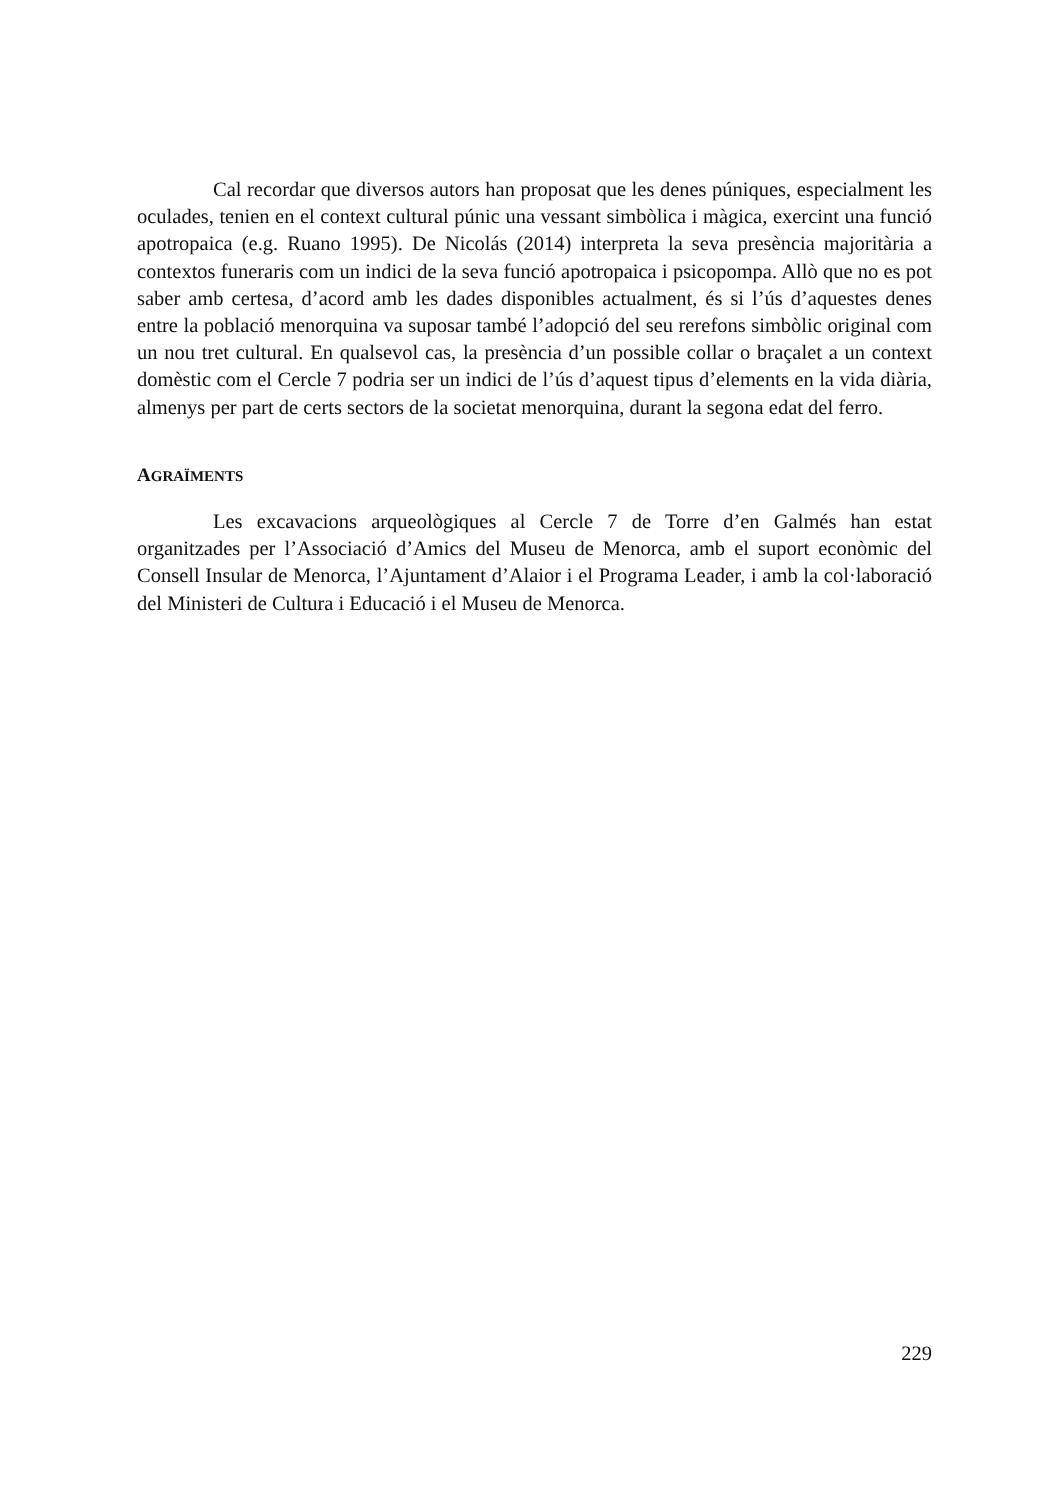Cal recordar que diversos autors han proposat que les denes púniques, especialment les oculades, tenien en el context cultural púnic una vessant simbòlica i màgica, exercint una funció apotropaica (e.g. Ruano 1995). De Nicolás (2014) interpreta la seva presència majoritària a contextos funeraris com un indici de la seva funció apotropaica i psicopompa. Allò que no es pot saber amb certesa, d’acord amb les dades disponibles actualment, és si l’ús d’aquestes denes entre la població menorquina va suposar també l’adopció del seu rerefons simbòlic original com un nou tret cultural. En qualsevol cas, la presència d’un possible collar o braçalet a un context domèstic com el Cercle 7 podria ser un indici de l’ús d’aquest tipus d’elements en la vida diària, almenys per part de certs sectors de la societat menorquina, durant la segona edat del ferro.
AGRAÏMENTS
Les excavacions arqueològiques al Cercle 7 de Torre d’en Galmés han estat organitzades per l’Associació d’Amics del Museu de Menorca, amb el suport econòmic del Consell Insular de Menorca, l’Ajuntament d’Alaior i el Programa Leader, i amb la col·laboració del Ministeri de Cultura i Educació i el Museu de Menorca.
229